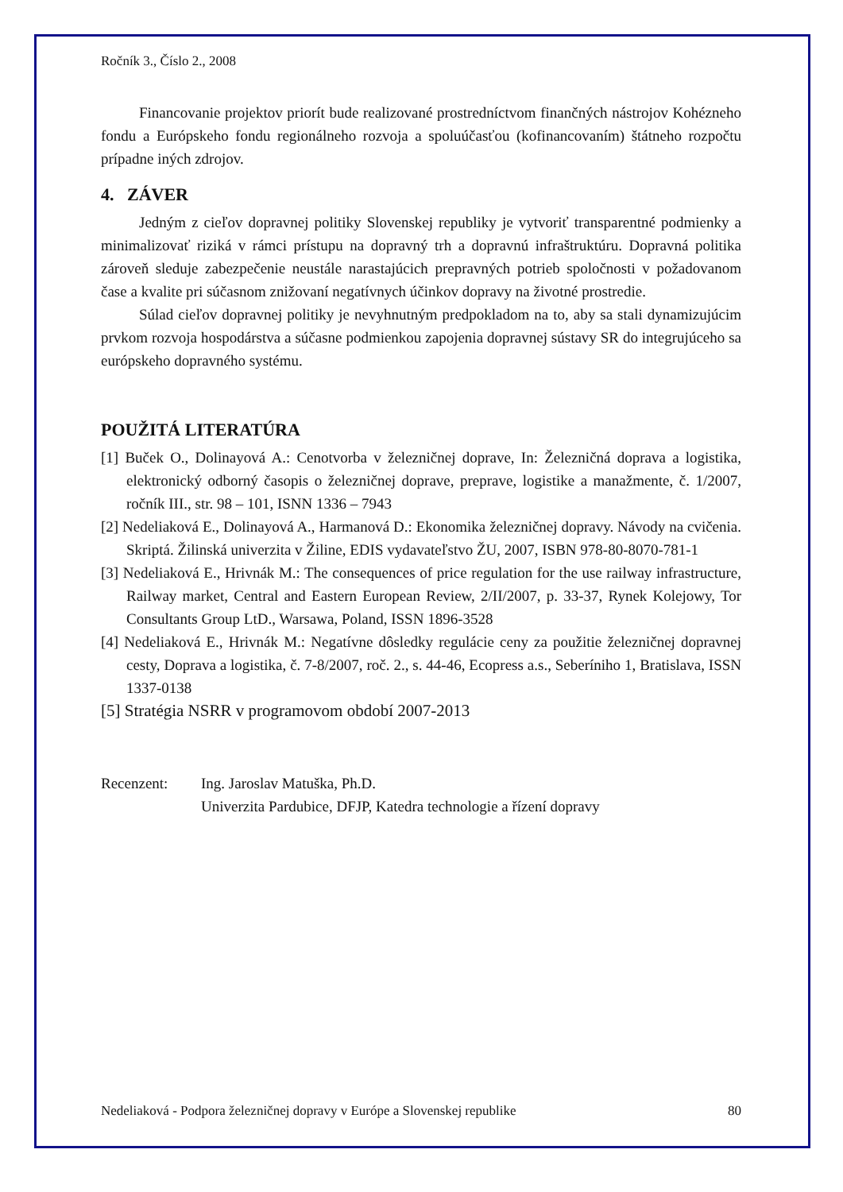Ročník 3., Číslo 2., 2008
Financovanie projektov priorít bude realizované prostredníctvom finančných nástrojov Kohézneho fondu a Európskeho fondu regionálneho rozvoja a spoluúčasťou (kofinancovaním) štátneho rozpočtu prípadne iných zdrojov.
4. ZÁVER
Jedným z cieľov dopravnej politiky Slovenskej republiky je vytvoriť transparentné podmienky a minimalizovať riziká v rámci prístupu na dopravný trh a dopravnú infraštruktúru. Dopravná politika zároveň sleduje zabezpečenie neustále narastajúcich prepravných potrieb spoločnosti v požadovanom čase a kvalite pri súčasnom znižovaní negatívnych účinkov dopravy na životné prostredie.
Súlad cieľov dopravnej politiky je nevyhnutným predpokladom na to, aby sa stali dynamizujúcim prvkom rozvoja hospodárstva a súčasne podmienkou zapojenia dopravnej sústavy SR do integrujúceho sa európskeho dopravného systému.
POUŽITÁ LITERATÚRA
[1] Buček O., Dolinayová A.: Cenotvorba v železničnej doprave, In: Železničná doprava a logistika, elektronický odborný časopis o železničnej doprave, preprave, logistike a manažmente, č. 1/2007, ročník III., str. 98 – 101, ISNN 1336 – 7943
[2] Nedeliaková E., Dolinayová A., Harmanová D.: Ekonomika železničnej dopravy. Návody na cvičenia. Skriptá. Žilinská univerzita v Žiline, EDIS vydavateľstvo ŽU, 2007, ISBN 978-80-8070-781-1
[3] Nedeliaková E., Hrivnák M.: The consequences of price regulation for the use railway infrastructure, Railway market, Central and Eastern European Review, 2/II/2007, p. 33-37, Rynek Kolejowy, Tor Consultants Group LtD., Warsawa, Poland, ISSN 1896-3528
[4] Nedeliaková E., Hrivnák M.: Negatívne dôsledky regulácie ceny za použitie železničnej dopravnej cesty, Doprava a logistika, č. 7-8/2007, roč. 2., s. 44-46, Ecopress a.s., Seberíniho 1, Bratislava, ISSN 1337-0138
[5] Stratégia NSRR v programovom období 2007-2013
Recenzent: Ing. Jaroslav Matuška, Ph.D.
Univerzita Pardubice, DFJP, Katedra technologie a řízení dopravy
Nedeliaková - Podpora železničnej dopravy v Európe a Slovenskej republike 80